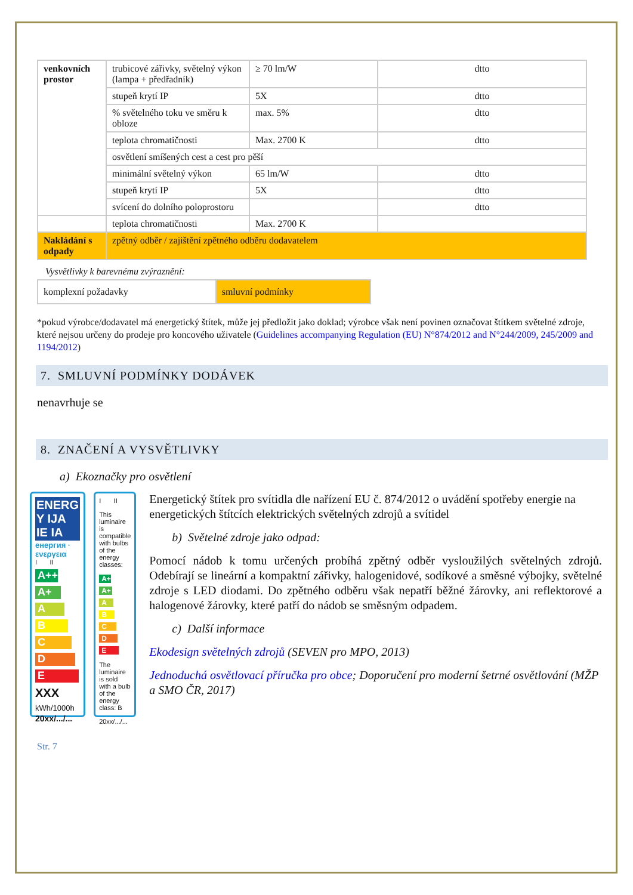| venkovních prostor | trubicové zářivky, světelný výkon (lampa + předřadník) | ≥ 70 lm/W | dtto |
| | stupeň krytí IP | 5X | dtto |
| | % světelného toku ve směru k obloze | max. 5% | dtto |
| | teplota chromatičnosti | Max. 2700 K | dtto |
| | osvětlení smíšených cest a cest pro pěší | | |
| | minimální světelný výkon | 65 lm/W | dtto |
| | stupeň krytí IP | 5X | dtto |
| | svícení do dolního poloprostoru | | dtto |
| | teplota chromatičnosti | Max. 2700 K | |
| Nakládání s odpady | zpětný odběr / zajištění zpětného odběru dodavatelem | | |
Vysvětlivky k barevnému zvýraznění:
| komplexní požadavky | smluvní podmínky |
*pokud výrobce/dodavatel má energetický štítek, může jej předložit jako doklad; výrobce však není povinen označovat štítkem světelné zdroje, které nejsou určeny do prodeje pro koncového uživatele (Guidelines accompanying Regulation (EU) N°874/2012 and N°244/2009, 245/2009 and 1194/2012)
7. SMLUVNÍ PODMÍNKY DODÁVEK
nenavrhuje se
8. ZNAČENÍ A VYSVĚTLIVKY
a) Ekoznačky pro osvětlení
ENERG Y IJA IE IA
енергия · ενεργεια
I II
A++
A+
A
B
C
D
E
XXX kWh/1000h
20xx/.../...
I II
This luminaire is compatible with bulbs of the energy classes:
A++
A+
A
B
C
D
E
The luminaire is sold with a bulb of the energy class: B
20xx/.../...
Energetický štítek pro svítidla dle nařízení EU č. 874/2012 o uvádění spotřeby energie na energetických štítcích elektrických světelných zdrojů a svítidel
b) Světelné zdroje jako odpad:
Pomocí nádob k tomu určených probíhá zpětný odběr vysloužilých světelných zdrojů. Odebírají se lineární a kompaktní zářivky, halogenidové, sodíkové a směsné výbojky, světelné zdroje s LED diodami. Do zpětného odběru však nepatří běžné žárovky, ani reflektorové a halogenové žárovky, které patří do nádob se směsným odpadem.
c) Další informace
Ekodesign světelných zdrojů (SEVEN pro MPO, 2013)
Jednoduchá osvětlovací příručka pro obce; Doporučení pro moderní šetrné osvětlování (MŽP a SMO ČR, 2017)
Str. 7